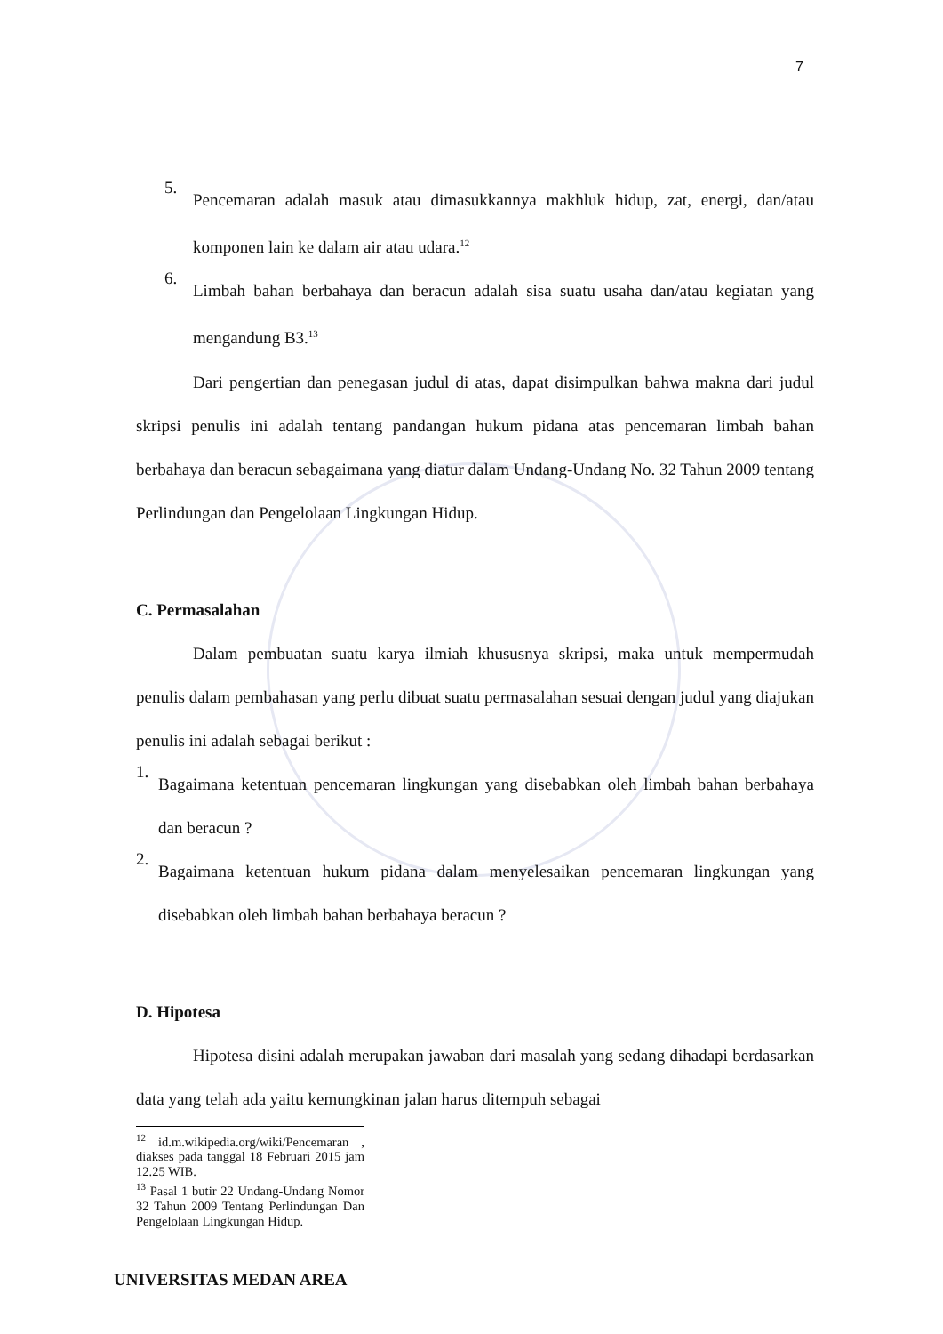7
5.
Pencemaran adalah masuk atau dimasukkannya makhluk hidup, zat, energi, dan/atau komponen lain ke dalam air atau udara.<sup>12</sup>
6.
Limbah bahan berbahaya dan beracun adalah sisa suatu usaha dan/atau kegiatan yang mengandung B3.<sup>13</sup>
Dari pengertian dan penegasan judul di atas, dapat disimpulkan bahwa makna dari judul skripsi penulis ini adalah tentang pandangan hukum pidana atas pencemaran limbah bahan berbahaya dan beracun sebagaimana yang diatur dalam Undang-Undang No. 32 Tahun 2009 tentang Perlindungan dan Pengelolaan Lingkungan Hidup.
C. Permasalahan
Dalam pembuatan suatu karya ilmiah khususnya skripsi, maka untuk mempermudah penulis dalam pembahasan yang perlu dibuat suatu permasalahan sesuai dengan judul yang diajukan penulis ini adalah sebagai berikut :
1.
Bagaimana ketentuan pencemaran lingkungan yang disebabkan oleh limbah bahan berbahaya dan beracun ?
2.
Bagaimana ketentuan hukum pidana dalam menyelesaikan pencemaran lingkungan yang disebabkan oleh limbah bahan berbahaya beracun ?
D. Hipotesa
Hipotesa disini adalah merupakan jawaban dari masalah yang sedang dihadapi berdasarkan data yang telah ada yaitu kemungkinan jalan harus ditempuh sebagai
<sup>12</sup> id.m.wikipedia.org/wiki/Pencemaran , diakses pada tanggal 18 Februari 2015 jam 12.25 WIB.
<sup>13</sup> Pasal 1 butir 22 Undang-Undang Nomor 32 Tahun 2009 Tentang Perlindungan Dan Pengelolaan Lingkungan Hidup.
UNIVERSITAS MEDAN AREA